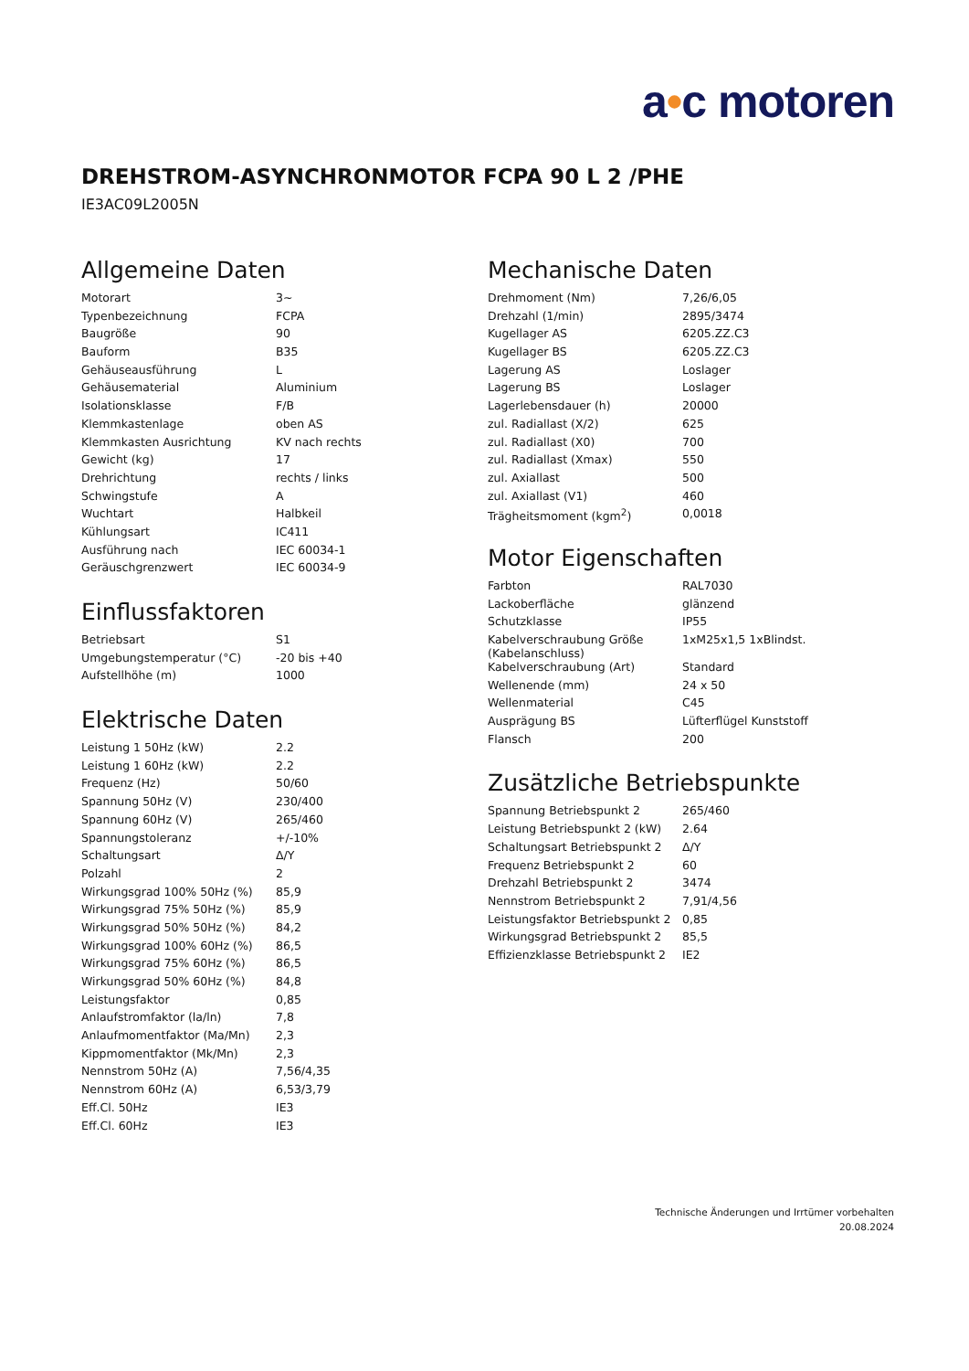a•c motoren
DREHSTROM-ASYNCHRONMOTOR FCPA 90 L 2 /PHE
IE3AC09L2005N
Allgemeine Daten
| Motorart | 3~ |
| Typenbezeichnung | FCPA |
| Baugröße | 90 |
| Bauform | B35 |
| Gehäuseausführung | L |
| Gehäusematerial | Aluminium |
| Isolationsklasse | F/B |
| Klemmkastenlage | oben AS |
| Klemmkasten Ausrichtung | KV nach rechts |
| Gewicht (kg) | 17 |
| Drehrichtung | rechts / links |
| Schwingstufe | A |
| Wuchtart | Halbkeil |
| Kühlungsart | IC411 |
| Ausführung nach | IEC 60034-1 |
| Geräuschgrenzwert | IEC 60034-9 |
Einflussfaktoren
| Betriebsart | S1 |
| Umgebungstemperatur (°C) | -20 bis +40 |
| Aufstellhöhe (m) | 1000 |
Elektrische Daten
| Leistung 1 50Hz (kW) | 2.2 |
| Leistung 1 60Hz (kW) | 2.2 |
| Frequenz (Hz) | 50/60 |
| Spannung 50Hz (V) | 230/400 |
| Spannung 60Hz (V) | 265/460 |
| Spannungstoleranz | +/-10% |
| Schaltungsart | Δ/Y |
| Polzahl | 2 |
| Wirkungsgrad 100% 50Hz (%) | 85,9 |
| Wirkungsgrad 75% 50Hz (%) | 85,9 |
| Wirkungsgrad 50% 50Hz (%) | 84,2 |
| Wirkungsgrad 100% 60Hz (%) | 86,5 |
| Wirkungsgrad 75% 60Hz (%) | 86,5 |
| Wirkungsgrad 50% 60Hz (%) | 84,8 |
| Leistungsfaktor | 0,85 |
| Anlaufstromfaktor (la/ln) | 7,8 |
| Anlaufmomentfaktor (Ma/Mn) | 2,3 |
| Kippmomentfaktor (Mk/Mn) | 2,3 |
| Nennstrom 50Hz (A) | 7,56/4,35 |
| Nennstrom 60Hz (A) | 6,53/3,79 |
| Eff.Cl. 50Hz | IE3 |
| Eff.Cl. 60Hz | IE3 |
Mechanische Daten
| Drehmoment (Nm) | 7,26/6,05 |
| Drehzahl (1/min) | 2895/3474 |
| Kugellager AS | 6205.ZZ.C3 |
| Kugellager BS | 6205.ZZ.C3 |
| Lagerung AS | Loslager |
| Lagerung BS | Loslager |
| Lagerlebensdauer (h) | 20000 |
| zul. Radiallast (X/2) | 625 |
| zul. Radiallast (X0) | 700 |
| zul. Radiallast (Xmax) | 550 |
| zul. Axiallast | 500 |
| zul. Axiallast (V1) | 460 |
| Trägheitsmoment (kgm<sup>2</sup>) | 0,0018 |
Motor Eigenschaften
| Farbton | RAL7030 |
| Lackoberfläche | glänzend |
| Schutzklasse | IP55 |
| Kabelverschraubung Größe (Kabelanschluss) | 1xM25x1,5 1xBlindst. |
| Kabelverschraubung (Art) | Standard |
| Wellenende (mm) | 24 x 50 |
| Wellenmaterial | C45 |
| Ausprägung BS | Lüfterflügel Kunststoff |
| Flansch | 200 |
Zusätzliche Betriebspunkte
| Spannung Betriebspunkt 2 | 265/460 |
| Leistung Betriebspunkt 2 (kW) | 2.64 |
| Schaltungsart Betriebspunkt 2 | Δ/Y |
| Frequenz Betriebspunkt 2 | 60 |
| Drehzahl Betriebspunkt 2 | 3474 |
| Nennstrom Betriebspunkt 2 | 7,91/4,56 |
| Leistungsfaktor Betriebspunkt 2 | 0,85 |
| Wirkungsgrad Betriebspunkt 2 | 85,5 |
| Effizienzklasse Betriebspunkt 2 | IE2 |
Technische Änderungen und Irrtümer vorbehalten
20.08.2024